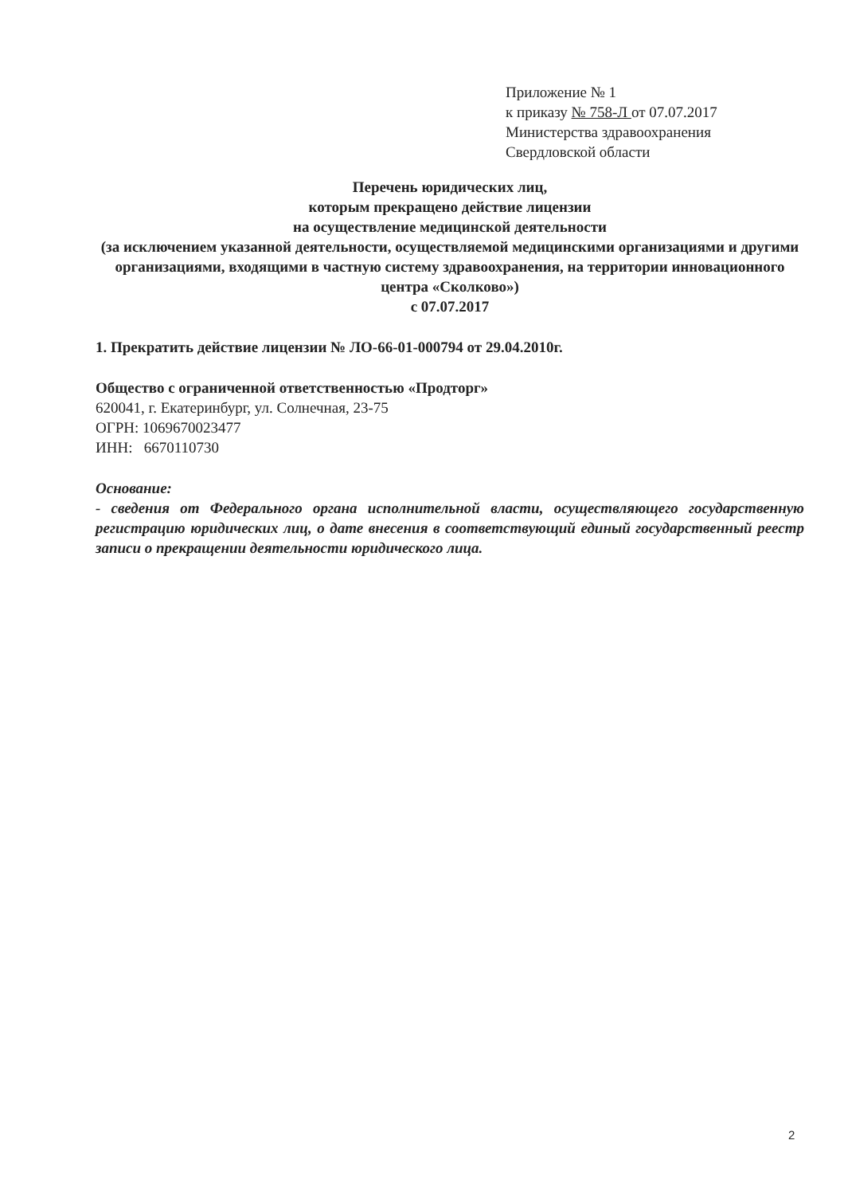Приложение № 1
к приказу № 758-Л от 07.07.2017
Министерства здравоохранения
Свердловской области
Перечень юридических лиц,
которым прекращено действие лицензии
на осуществление медицинской деятельности
(за исключением указанной деятельности, осуществляемой медицинскими организациями и другими организациями, входящими в частную систему здравоохранения, на территории инновационного центра «Сколково»)
с 07.07.2017
1. Прекратить действие лицензии № ЛО-66-01-000794 от 29.04.2010г.
Общество с ограниченной ответственностью «Продторг»
620041, г. Екатеринбург, ул. Солнечная, 23-75
ОГРН: 1069670023477
ИНН: 6670110730
Основание:
- сведения от Федерального органа исполнительной власти, осуществляющего государственную регистрацию юридических лиц, о дате внесения в соответствующий единый государственный реестр записи о прекращении деятельности юридического лица.
2